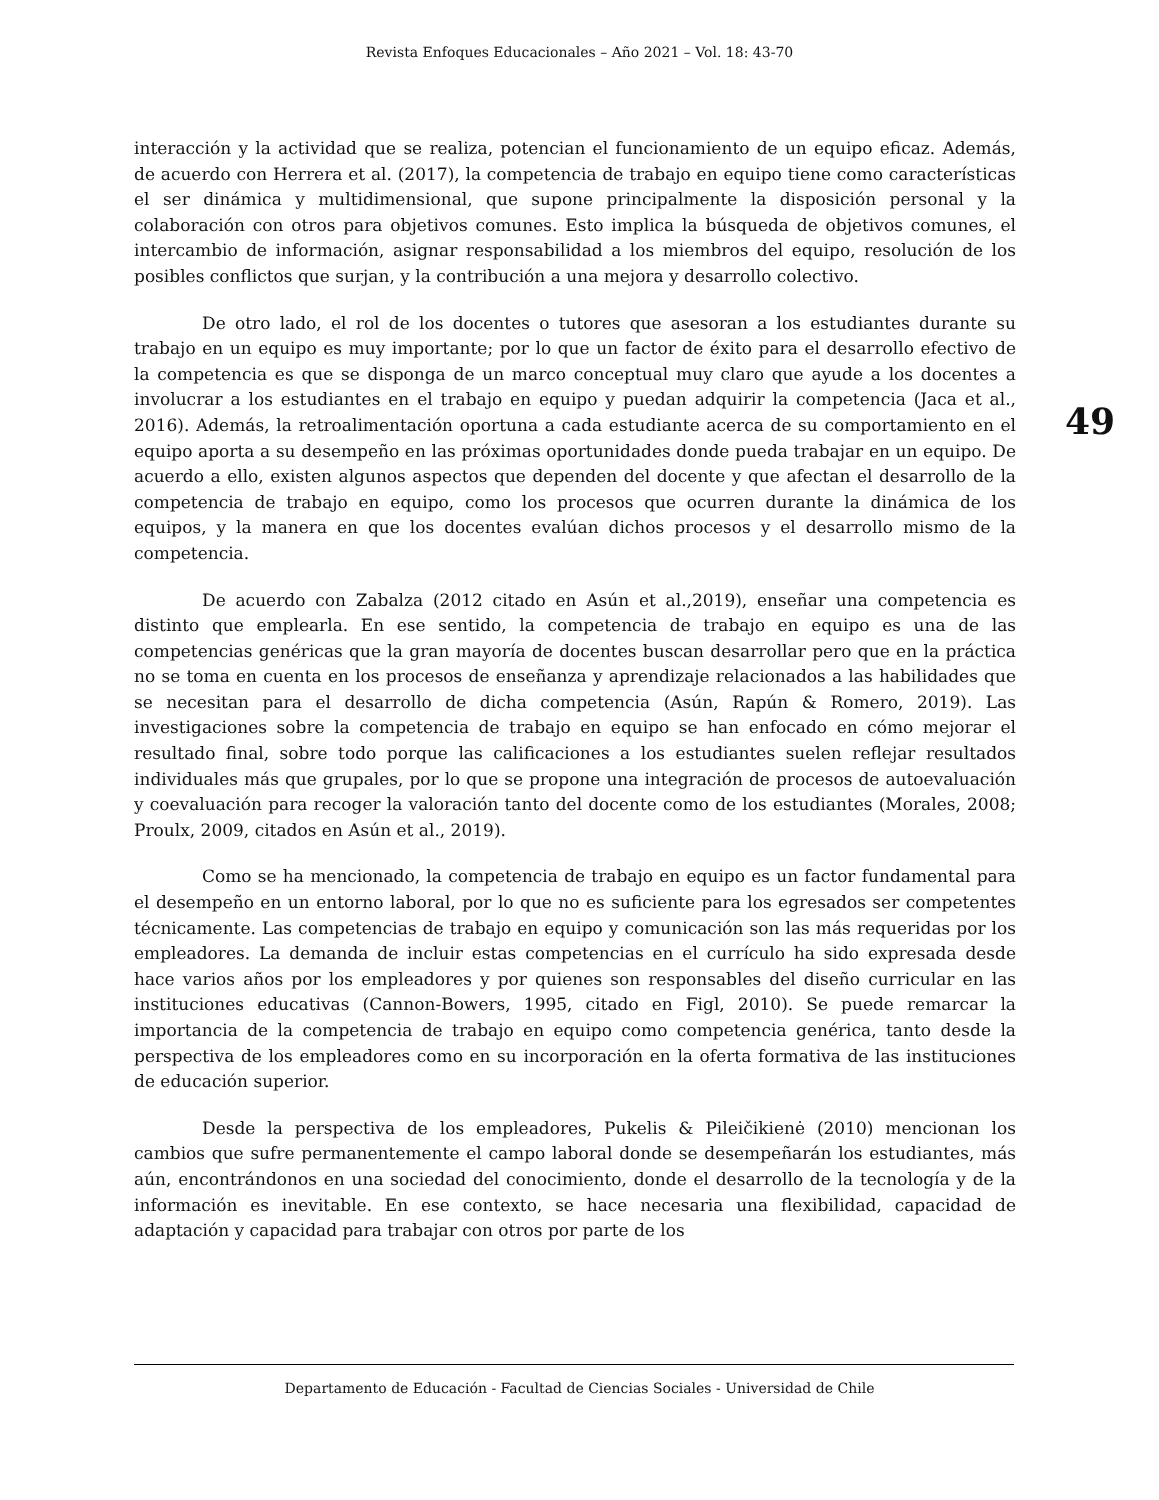Revista Enfoques Educacionales – Año 2021 – Vol. 18: 43-70
interacción y la actividad que se realiza, potencian el funcionamiento de un equipo eficaz. Además, de acuerdo con Herrera et al. (2017), la competencia de trabajo en equipo tiene como características el ser dinámica y multidimensional, que supone principalmente la disposición personal y la colaboración con otros para objetivos comunes. Esto implica la búsqueda de objetivos comunes, el intercambio de información, asignar responsabilidad a los miembros del equipo, resolución de los posibles conflictos que surjan, y la contribución a una mejora y desarrollo colectivo.
De otro lado, el rol de los docentes o tutores que asesoran a los estudiantes durante su trabajo en un equipo es muy importante; por lo que un factor de éxito para el desarrollo efectivo de la competencia es que se disponga de un marco conceptual muy claro que ayude a los docentes a involucrar a los estudiantes en el trabajo en equipo y puedan adquirir la competencia (Jaca et al., 2016). Además, la retroalimentación oportuna a cada estudiante acerca de su comportamiento en el equipo aporta a su desempeño en las próximas oportunidades donde pueda trabajar en un equipo. De acuerdo a ello, existen algunos aspectos que dependen del docente y que afectan el desarrollo de la competencia de trabajo en equipo, como los procesos que ocurren durante la dinámica de los equipos, y la manera en que los docentes evalúan dichos procesos y el desarrollo mismo de la competencia.
De acuerdo con Zabalza (2012 citado en Asún et al.,2019), enseñar una competencia es distinto que emplearla. En ese sentido, la competencia de trabajo en equipo es una de las competencias genéricas que la gran mayoría de docentes buscan desarrollar pero que en la práctica no se toma en cuenta en los procesos de enseñanza y aprendizaje relacionados a las habilidades que se necesitan para el desarrollo de dicha competencia (Asún, Rapún & Romero, 2019). Las investigaciones sobre la competencia de trabajo en equipo se han enfocado en cómo mejorar el resultado final, sobre todo porque las calificaciones a los estudiantes suelen reflejar resultados individuales más que grupales, por lo que se propone una integración de procesos de autoevaluación y coevaluación para recoger la valoración tanto del docente como de los estudiantes (Morales, 2008; Proulx, 2009, citados en Asún et al., 2019).
Como se ha mencionado, la competencia de trabajo en equipo es un factor fundamental para el desempeño en un entorno laboral, por lo que no es suficiente para los egresados ser competentes técnicamente. Las competencias de trabajo en equipo y comunicación son las más requeridas por los empleadores. La demanda de incluir estas competencias en el currículo ha sido expresada desde hace varios años por los empleadores y por quienes son responsables del diseño curricular en las instituciones educativas (Cannon-Bowers, 1995, citado en Figl, 2010). Se puede remarcar la importancia de la competencia de trabajo en equipo como competencia genérica, tanto desde la perspectiva de los empleadores como en su incorporación en la oferta formativa de las instituciones de educación superior.
Desde la perspectiva de los empleadores, Pukelis & Pileičikienė (2010) mencionan los cambios que sufre permanentemente el campo laboral donde se desempeñarán los estudiantes, más aún, encontrándonos en una sociedad del conocimiento, donde el desarrollo de la tecnología y de la información es inevitable. En ese contexto, se hace necesaria una flexibilidad, capacidad de adaptación y capacidad para trabajar con otros por parte de los
49
Departamento de Educación - Facultad de Ciencias Sociales - Universidad de Chile